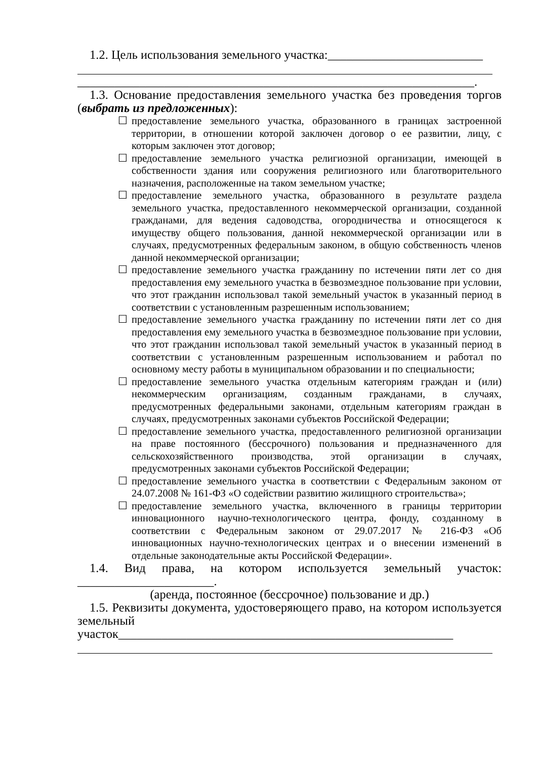1.2. Цель использования земельного участка:_________________________
________________________________________________________________.
1.3. Основание предоставления земельного участка без проведения торгов (выбрать из предложенных):
☐ предоставление земельного участка, образованного в границах застроенной территории, в отношении которой заключен договор о ее развитии, лицу, с которым заключен этот договор;
☐ предоставление земельного участка религиозной организации, имеющей в собственности здания или сооружения религиозного или благотворительного назначения, расположенные на таком земельном участке;
☐ предоставление земельного участка, образованного в результате раздела земельного участка, предоставленного некоммерческой организации, созданной гражданами, для ведения садоводства, огородничества и относящегося к имуществу общего пользования, данной некоммерческой организации или в случаях, предусмотренных федеральным законом, в общую собственность членов данной некоммерческой организации;
☐ предоставление земельного участка гражданину по истечении пяти лет со дня предоставления ему земельного участка в безвозмездное пользование при условии, что этот гражданин использовал такой земельный участок в указанный период в соответствии с установленным разрешенным использованием;
☐ предоставление земельного участка гражданину по истечении пяти лет со дня предоставления ему земельного участка в безвозмездное пользование при условии, что этот гражданин использовал такой земельный участок в указанный период в соответствии с установленным разрешенным использованием и работал по основному месту работы в муниципальном образовании и по специальности;
☐ предоставление земельного участка отдельным категориям граждан и (или) некоммерческим организациям, созданным гражданами, в случаях, предусмотренных федеральными законами, отдельным категориям граждан в случаях, предусмотренных законами субъектов Российской Федерации;
☐ предоставление земельного участка, предоставленного религиозной организации на праве постоянного (бессрочного) пользования и предназначенного для сельскохозяйственного производства, этой организации в случаях, предусмотренных законами субъектов Российской Федерации;
☐ предоставление земельного участка в соответствии с Федеральным законом от 24.07.2008 № 161-ФЗ «О содействии развитию жилищного строительства»;
☐ предоставление земельного участка, включенного в границы территории инновационного научно-технологического центра, фонду, созданному в соответствии с Федеральным законом от 29.07.2017 № 216-ФЗ «Об инновационных научно-технологических центрах и о внесении изменений в отдельные законодательные акты Российской Федерации».
1.4. Вид права, на котором используется земельный участок: ______________________.
(аренда, постоянное (бессрочное) пользование и др.)
1.5. Реквизиты документа, удостоверяющего право, на котором используется земельный участок______________________________________________________